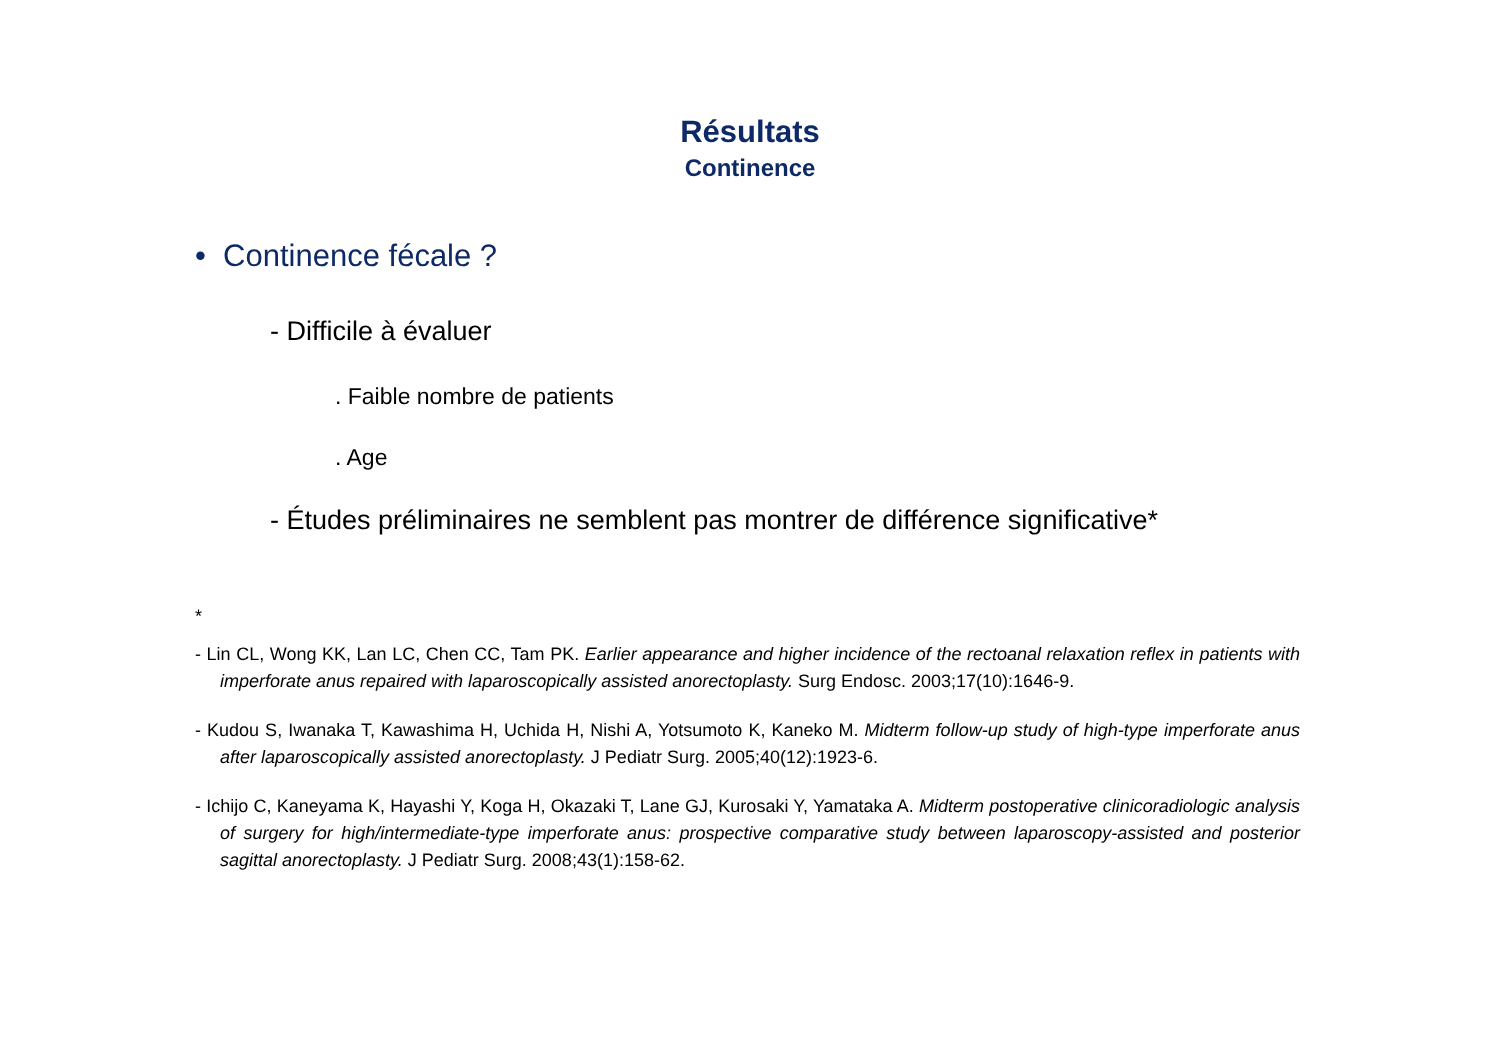Résultats
Continence
• Continence fécale ?
- Difficile à évaluer
. Faible nombre de patients
. Age
- Études préliminaires ne semblent pas montrer de différence significative*
*
- Lin CL, Wong KK, Lan LC, Chen CC, Tam PK. Earlier appearance and higher incidence of the rectoanal relaxation reflex in patients with imperforate anus repaired with laparoscopically assisted anorectoplasty. Surg Endosc. 2003;17(10):1646-9.
- Kudou S, Iwanaka T, Kawashima H, Uchida H, Nishi A, Yotsumoto K, Kaneko M. Midterm follow-up study of high-type imperforate anus after laparoscopically assisted anorectoplasty. J Pediatr Surg. 2005;40(12):1923-6.
- Ichijo C, Kaneyama K, Hayashi Y, Koga H, Okazaki T, Lane GJ, Kurosaki Y, Yamataka A. Midterm postoperative clinicoradiologic analysis of surgery for high/intermediate-type imperforate anus: prospective comparative study between laparoscopy-assisted and posterior sagittal anorectoplasty. J Pediatr Surg. 2008;43(1):158-62.